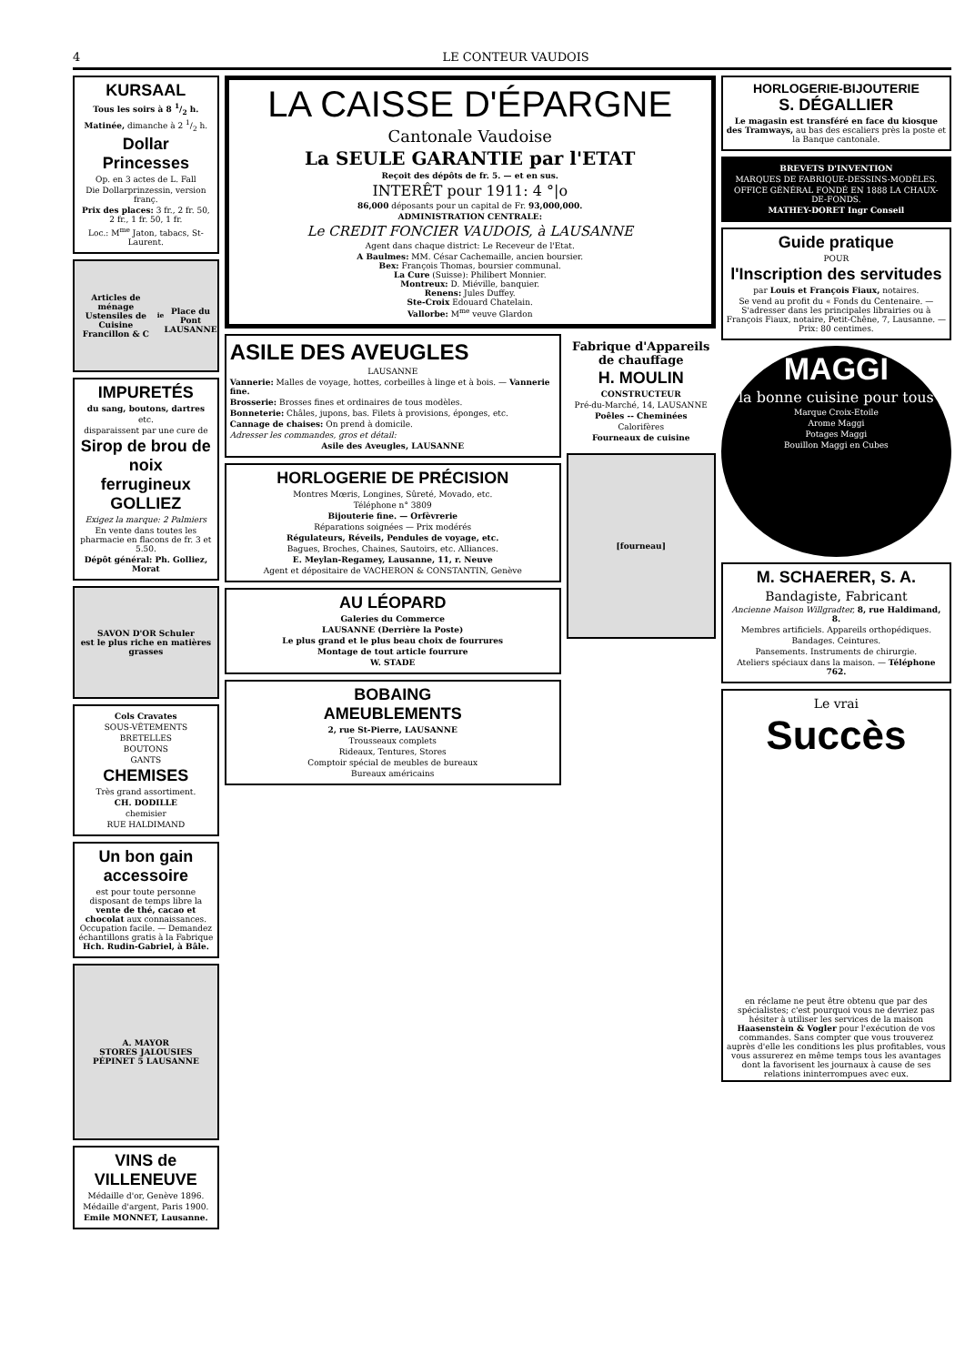4 LE CONTEUR VAUDOIS
KURSAAL
Tous les soirs à 8 1/2 h.
Matinée, dimanche à 2 1/2 h.
Dollar Princesses
Op. en 3 actes de L. Fall
Die Dollarprinzessin, version franç.
Prix des places: 3 fr., 2 fr. 50, 2 fr., 1 fr. 50, 1 fr.
Loc.: M<sup>me</sup> Jaton, tabacs, St-Laurent.
Articles de ménage
Ustensiles de Cuisine
Francillon & C<sup>ie</sup>
Place du Pont
LAUSANNE
IMPURETÉS
du sang, boutons, dartres
etc.
disparaissent par une cure de
Sirop de brou de noix
ferrugineux GOLLIEZ
Exigez la marque: 2 Palmiers
En vente dans toutes les pharmacie en flacons de fr. 3 et 5.50.
Dépôt général: Ph. Golliez, Morat
SAVON D'OR Schuler
est le plus riche en matières grasses
Cols Cravates
SOUS-VÊTEMENTS
BRETELLES
BOUTONS
GANTS
CHEMISES
Très grand assortiment.
CH. DODILLE
chemisier
RUE HALDIMAND
Un bon gain accessoire
est pour toute personne disposant de temps libre la vente de thé, cacao et chocolat aux connaissances. Occupation facile. — Demandez échantillons gratis à la Fabrique Hch. Rudin-Gabriel, à Bâle.
A. MAYOR
STORES JALOUSIES
PÉPINET 5 LAUSANNE
VINS de VILLENEUVE
Médaille d'or, Genève 1896.
Médaille d'argent, Paris 1900.
Emile MONNET, Lausanne.
LA CAISSE D'ÉPARGNE
Cantonale Vaudoise
La SEULE GARANTIE par l'ETAT
Reçoit des dépôts de fr. 5. — et en sus.
INTERÊT pour 1911: 4 °|o
86,000 déposants pour un capital de Fr. 93,000,000.
ADMINISTRATION CENTRALE:
Le CREDIT FONCIER VAUDOIS, à LAUSANNE
Agent dans chaque district: Le Receveur de l'Etat.
A Baulmes: MM. César Cachemaille, ancien boursier.
Bex: François Thomas, boursier communal.
La Cure (Suisse): Philibert Monnier.
Montreux: D. Miéville, banquier.
Renens: Jules Duffey.
Ste-Croix Edouard Chatelain.
Vallorbe: M<sup>me</sup> veuve Glardon
ASILE DES AVEUGLES
LAUSANNE
Vannerie: Malles de voyage, hottes, corbeilles à linge et à bois. — Vannerie fine.
Brosserie: Brosses fines et ordinaires de tous modèles.
Bonneterie: Châles, jupons, bas. Filets à provisions, éponges, etc.
Cannage de chaises: On prend à domicile.
Adresser les commandes, gros et détail:
Asile des Aveugles, LAUSANNE
HORLOGERIE DE PRÉCISION
Montres Mœris, Longines, Sûreté, Movado, etc.
Téléphone n° 3809
Bijouterie fine. — Orfèvrerie
Réparations soignées — Prix modérés
Régulateurs, Réveils, Pendules de voyage, etc.
Bagues, Broches, Chaines, Sautoirs, etc. Alliances.
E. Meylan-Regamey, Lausanne, 11, r. Neuve
Agent et dépositaire de VACHERON & CONSTANTIN, Genève
AU LÉOPARD
Galeries du Commerce
LAUSANNE (Derrière la Poste)
Le plus grand et le plus beau choix de fourrures
Montage de tout article fourrure
W. STADE
BOBAING
AMEUBLEMENTS
2, rue St-Pierre, LAUSANNE
Trousseaux complets
Rideaux, Tentures, Stores
Comptoir spécial de meubles de bureaux
Bureaux américains
Fabrique d'Appareils de chauffage
H. MOULIN
CONSTRUCTEUR
Pré-du-Marché, 14, LAUSANNE
Poêles -- Cheminées
Calorifères
Fourneaux de cuisine
[fourneau]
HORLOGERIE-BIJOUTERIE
S. DÉGALLIER
Le magasin est transféré en face du kiosque des Tramways, au bas des escaliers près la poste et la Banque cantonale.
BREVETS D'INVENTION
MARQUES DE FABRIQUE-DESSINS-MODÈLES.
OFFICE GÉNÉRAL FONDÉ EN 1888 LA CHAUX-DE-FONDS.
MATHEY-DORET Ingr Conseil
Guide pratique
POUR
l'Inscription des servitudes
par Louis et François Fiaux, notaires.
Se vend au profit du « Fonds du Centenaire. — S'adresser dans les principales librairies ou à François Fiaux, notaire, Petit-Chêne, 7, Lausanne. — Prix: 80 centimes.
MAGGI
la bonne cuisine pour tous
Marque Croix-Etoile
Arome Maggi
Potages Maggi
Bouillon Maggi en Cubes
M. SCHAERER, S. A.
Bandagiste, Fabricant
Ancienne Maison Willgradter, 8, rue Haldimand, 8.
Membres artificiels. Appareils orthopédiques.
Bandages. Ceintures.
Pansements. Instruments de chirurgie.
Ateliers spéciaux dans la maison. — Téléphone 762.
Le vrai
Succès
en réclame ne peut être obtenu que par des spécialistes; c'est pourquoi vous ne devriez pas hésiter à utiliser les services de la maison Haasenstein & Vogler pour l'exécution de vos commandes. Sans compter que vous trouverez auprès d'elle les conditions les plus profitables, vous vous assurerez en même temps tous les avantages dont la favorisent les journaux à cause de ses relations ininterrompues avec eux.